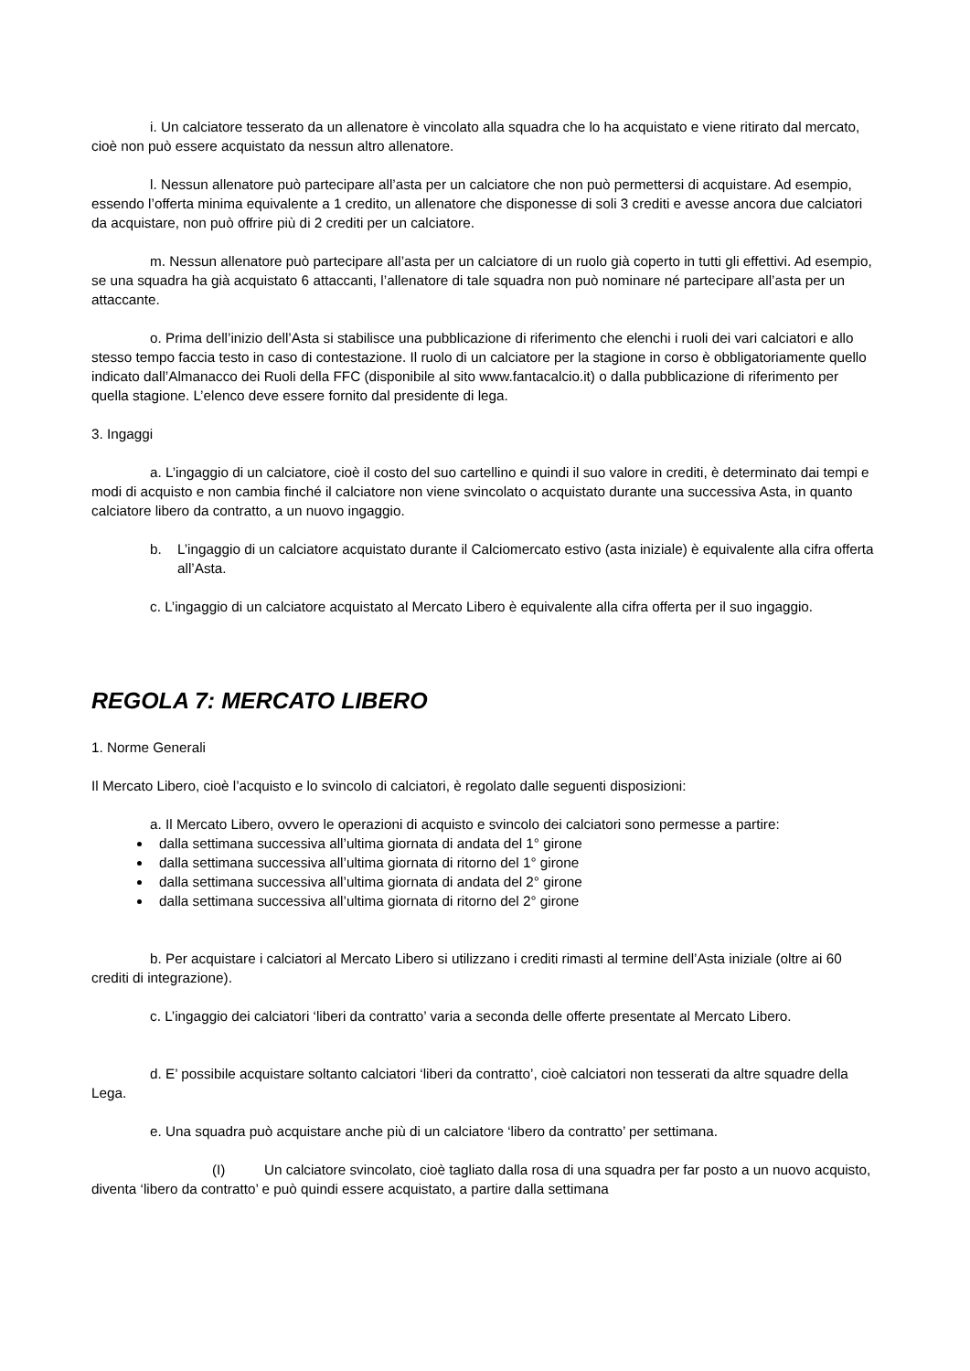i. Un calciatore tesserato da un allenatore è vincolato alla squadra che lo ha acquistato e viene ritirato dal mercato, cioè non può essere acquistato da nessun altro allenatore.
l. Nessun allenatore può partecipare all’asta per un calciatore che non può permettersi di acquistare. Ad esempio, essendo l’offerta minima equivalente a 1 credito, un allenatore che disponesse di soli 3 crediti e avesse ancora due calciatori da acquistare, non può offrire più di 2 crediti per un calciatore.
m. Nessun allenatore può partecipare all’asta per un calciatore di un ruolo già coperto in tutti gli effettivi. Ad esempio, se una squadra ha già acquistato 6 attaccanti, l’allenatore di tale squadra non può nominare né partecipare all’asta per un attaccante.
o. Prima dell’inizio dell’Asta si stabilisce una pubblicazione di riferimento che elenchi i ruoli dei vari calciatori e allo stesso tempo faccia testo in caso di contestazione. Il ruolo di un calciatore per la stagione in corso è obbligatoriamente quello indicato dall’Almanacco dei Ruoli della FFC (disponibile al sito www.fantacalcio.it) o dalla pubblicazione di riferimento per quella stagione. L’elenco deve essere fornito dal presidente di lega.
3. Ingaggi
a. L’ingaggio di un calciatore, cioè il costo del suo cartellino e quindi il suo valore in crediti, è determinato dai tempi e modi di acquisto e non cambia finché il calciatore non viene svincolato o acquistato durante una successiva Asta, in quanto calciatore libero da contratto, a un nuovo ingaggio.
b. L’ingaggio di un calciatore acquistato durante il Calciomercato estivo (asta iniziale) è equivalente alla cifra offerta all’Asta.
c. L’ingaggio di un calciatore acquistato al Mercato Libero è equivalente alla cifra offerta per il suo ingaggio.
REGOLA 7: MERCATO LIBERO
1. Norme Generali
Il Mercato Libero, cioè l’acquisto e lo svincolo di calciatori, è regolato dalle seguenti disposizioni:
a. Il Mercato Libero, ovvero le operazioni di acquisto e svincolo dei calciatori sono permesse a partire:
dalla settimana successiva all’ultima giornata di andata del 1° girone
dalla settimana successiva all’ultima giornata di ritorno del 1° girone
dalla settimana successiva all’ultima giornata di andata del 2° girone
dalla settimana successiva all’ultima giornata di ritorno del 2° girone
b. Per acquistare i calciatori al Mercato Libero si utilizzano i crediti rimasti al termine dell’Asta iniziale (oltre ai 60 crediti di integrazione).
c. L’ingaggio dei calciatori ‘liberi da contratto’ varia a seconda delle offerte presentate al Mercato Libero.
d. E’ possibile acquistare soltanto calciatori ‘liberi da contratto’, cioè calciatori non tesserati da altre squadre della Lega.
e. Una squadra può acquistare anche più di un calciatore ‘libero da contratto’ per settimana.
(I) Un calciatore svincolato, cioè tagliato dalla rosa di una squadra per far posto a un nuovo acquisto, diventa ‘libero da contratto’ e può quindi essere acquistato, a partire dalla settimana